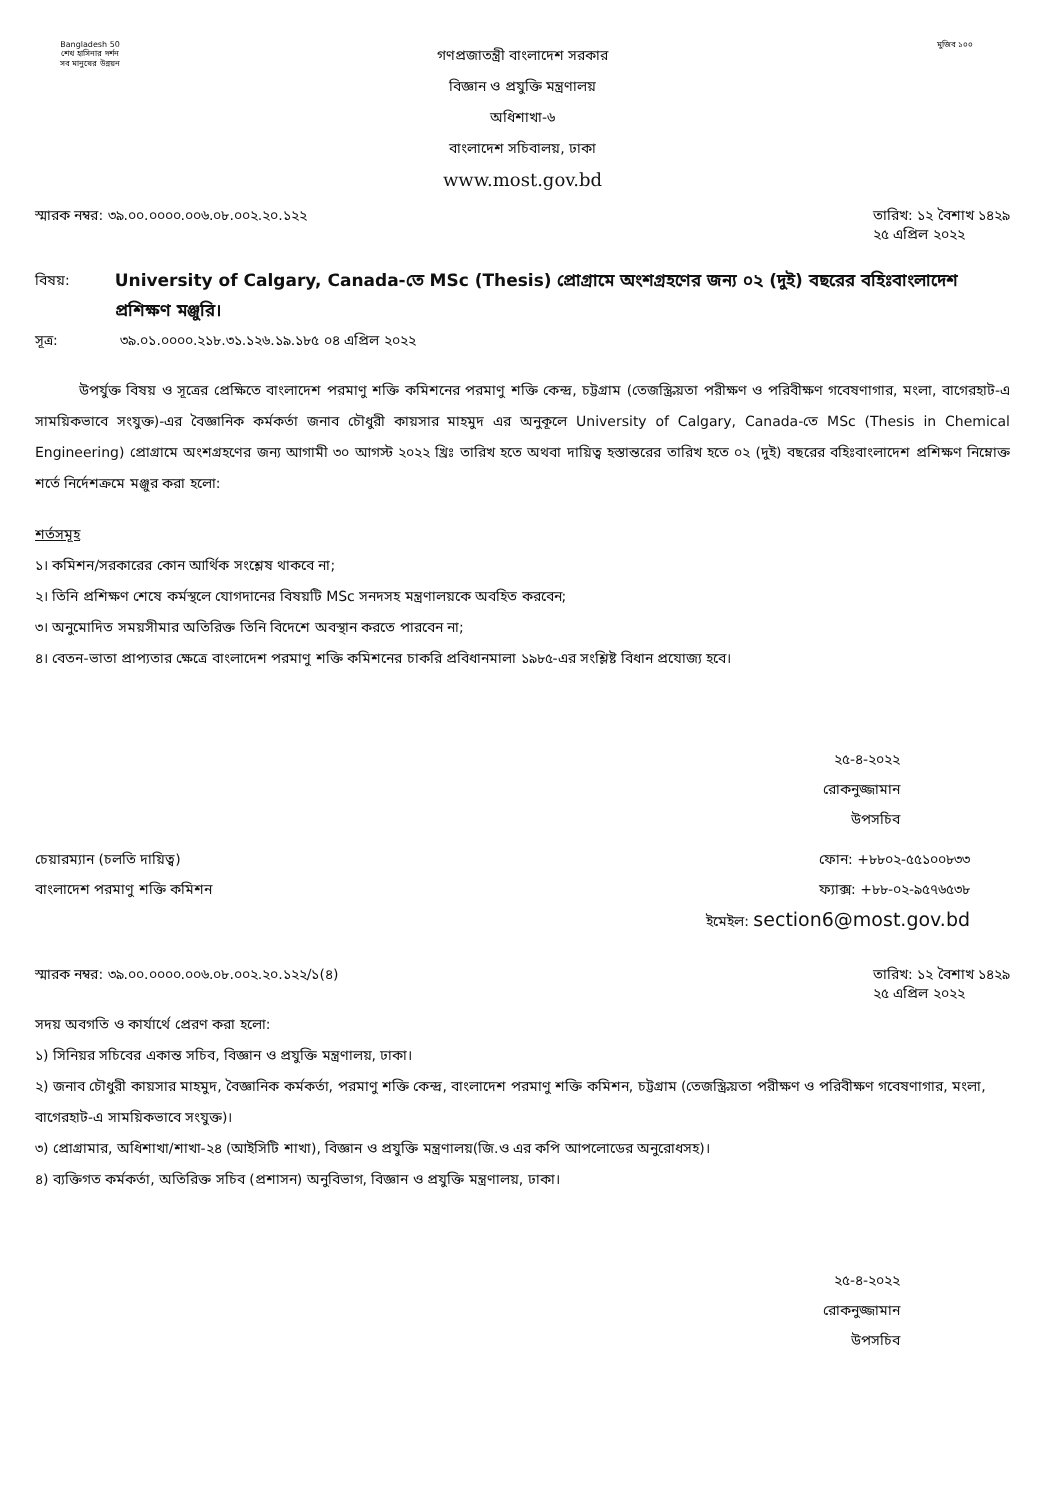Bangladesh 50
শেখ হাসিনার দর্শন
সব মানুষের উন্নয়ন
গণপ্রজাতন্ত্রী বাংলাদেশ সরকার
বিজ্ঞান ও প্রযুক্তি মন্ত্রণালয়
অধিশাখা-৬
বাংলাদেশ সচিবালয়, ঢাকা
www.most.gov.bd
মুজিব ১০০
স্মারক নম্বর: ৩৯.০০.০০০০.০০৬.০৮.০০২.২০.১২২
তারিখ: ১২ বৈশাখ ১৪২৯
২৫ এপ্রিল ২০২২
বিষয়:
University of Calgary, Canada-তে MSc (Thesis) প্রোগ্রামে অংশগ্রহণের জন্য ০২ (দুই) বছরের বহিঃবাংলাদেশ প্রশিক্ষণ মঞ্জুরি।
সূত্র: ৩৯.০১.০০০০.২১৮.৩১.১২৬.১৯.১৮৫ ০৪ এপ্রিল ২০২২
উপর্যুক্ত বিষয় ও সূত্রের প্রেক্ষিতে বাংলাদেশ পরমাণু শক্তি কমিশনের পরমাণু শক্তি কেন্দ্র, চট্টগ্রাম (তেজস্ক্রিয়তা পরীক্ষণ ও পরিবীক্ষণ গবেষণাগার, মংলা, বাগেরহাট-এ সাময়িকভাবে সংযুক্ত)-এর বৈজ্ঞানিক কর্মকর্তা জনাব চৌধুরী কায়সার মাহমুদ এর অনুকূলে University of Calgary, Canada-তে MSc (Thesis in Chemical Engineering) প্রোগ্রামে অংশগ্রহণের জন্য আগামী ৩০ আগস্ট ২০২২ খ্রিঃ তারিখ হতে অথবা দায়িত্ব হস্তান্তরের তারিখ হতে ০২ (দুই) বছরের বহিঃবাংলাদেশ প্রশিক্ষণ নিম্নোক্ত শর্তে নির্দেশক্রমে মঞ্জুর করা হলো:
শর্তসমূহ
১। কমিশন/সরকারের কোন আর্থিক সংশ্লেষ থাকবে না;
২। তিনি প্রশিক্ষণ শেষে কর্মস্থলে যোগদানের বিষয়টি MSc সনদসহ মন্ত্রণালয়কে অবহিত করবেন;
৩। অনুমোদিত সময়সীমার অতিরিক্ত তিনি বিদেশে অবস্থান করতে পারবেন না;
৪। বেতন-ভাতা প্রাপ্যতার ক্ষেত্রে বাংলাদেশ পরমাণু শক্তি কমিশনের চাকরি প্রবিধানমালা ১৯৮৫-এর সংশ্লিষ্ট বিধান প্রযোজ্য হবে।
২৫-৪-২০২২
রোকনুজ্জামান
উপসচিব
চেয়ারম্যান (চলতি দায়িত্ব)
বাংলাদেশ পরমাণু শক্তি কমিশন
ফোন: +৮৮০২-৫৫১০০৮৩৩
ফ্যাক্স: +৮৮-০২-৯৫৭৬৫৩৮
ইমেইল: section6@most.gov.bd
স্মারক নম্বর: ৩৯.০০.০০০০.০০৬.০৮.০০২.২০.১২২/১(৪)
তারিখ: ১২ বৈশাখ ১৪২৯
২৫ এপ্রিল ২০২২
সদয় অবগতি ও কার্যার্থে প্রেরণ করা হলো:
১) সিনিয়র সচিবের একান্ত সচিব, বিজ্ঞান ও প্রযুক্তি মন্ত্রণালয়, ঢাকা।
২) জনাব চৌধুরী কায়সার মাহমুদ, বৈজ্ঞানিক কর্মকর্তা, পরমাণু শক্তি কেন্দ্র, বাংলাদেশ পরমাণু শক্তি কমিশন, চট্টগ্রাম (তেজস্ক্রিয়তা পরীক্ষণ ও পরিবীক্ষণ গবেষণাগার, মংলা, বাগেরহাট-এ সাময়িকভাবে সংযুক্ত)।
৩) প্রোগ্রামার, অধিশাখা/শাখা-২৪ (আইসিটি শাখা), বিজ্ঞান ও প্রযুক্তি মন্ত্রণালয়(জি.ও এর কপি আপলোডের অনুরোধসহ)।
৪) ব্যক্তিগত কর্মকর্তা, অতিরিক্ত সচিব (প্রশাসন) অনুবিভাগ, বিজ্ঞান ও প্রযুক্তি মন্ত্রণালয়, ঢাকা।
২৫-৪-২০২২
রোকনুজ্জামান
উপসচিব